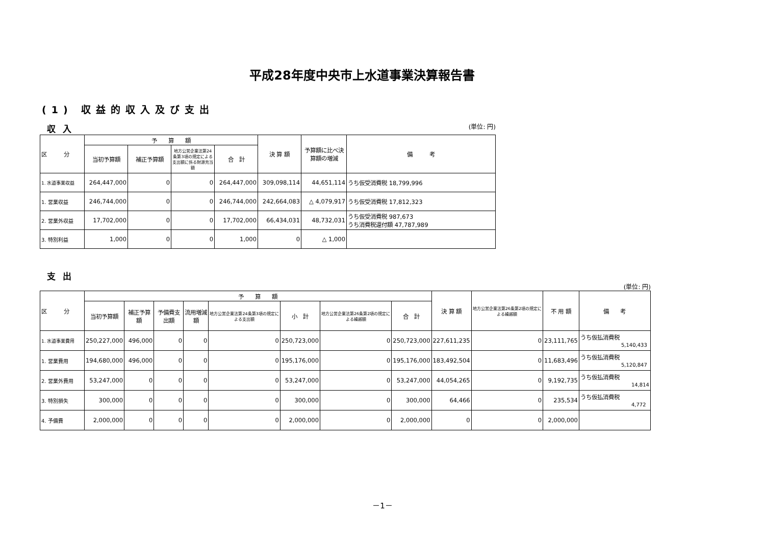平成28年度中央市上水道事業決算報告書
(1) 収益的収入及び支出
収入
(単位: 円)
| 区 分 | 予 算 額 | | | | 決 算 額 | 予算額に比べ決算額の増減 | 備 考 |
| --- | --- | --- | --- | --- | --- | --- | --- |
| | 当初予算額 | 補正予算額 | 地方公営企業法第24条第3項の規定による支出額に係る財源充当額 | 合 計 | | | |
| 1. 水道事業収益 | 264,447,000 | 0 | 0 | 264,447,000 | 309,098,114 | 44,651,114 | うち仮受消費税 18,799,996 |
| 1. 営業収益 | 246,744,000 | 0 | 0 | 246,744,000 | 242,664,083 | △ 4,079,917 | うち仮受消費税 17,812,323 |
| 2. 営業外収益 | 17,702,000 | 0 | 0 | 17,702,000 | 66,434,031 | 48,732,031 | うち仮受消費税 987,673 うち消費税還付額 47,787,989 |
| 3. 特別利益 | 1,000 | 0 | 0 | 1,000 | 0 | △ 1,000 | |
支出
(単位: 円)
| 区 分 | 予 算 額 | | | | | | | | 決 算 額 | 地方公営企業法第26条第2項の規定による繰越額 | 不 用 額 | 備 考 |
| --- | --- | --- | --- | --- | --- | --- | --- | --- | --- | --- | --- | --- |
| | 当初予算額 | 補正予算額 | 予備費支出額 | 流用増減額 | 地方公営企業法第24条第3項の規定による支出額 | 小 計 | 地方公営企業法第26条第2項の規定による繰越額 | 合 計 | | | | |
| 1. 水道事業費用 | 250,227,000 | 496,000 | 0 | 0 | 0 | 250,723,000 | 0 | 250,723,000 | 227,611,235 | 0 | 23,111,765 | うち仮払消費税 5,140,433 |
| 1. 営業費用 | 194,680,000 | 496,000 | 0 | 0 | 0 | 195,176,000 | 0 | 195,176,000 | 183,492,504 | 0 | 11,683,496 | うち仮払消費税 5,120,847 |
| 2. 営業外費用 | 53,247,000 | 0 | 0 | 0 | 0 | 53,247,000 | 0 | 53,247,000 | 44,054,265 | 0 | 9,192,735 | うち仮払消費税 14,814 |
| 3. 特別損失 | 300,000 | 0 | 0 | 0 | 0 | 300,000 | 0 | 300,000 | 64,466 | 0 | 235,534 | うち仮払消費税 4,772 |
| 4. 予備費 | 2,000,000 | 0 | 0 | 0 | 0 | 2,000,000 | 0 | 2,000,000 | 0 | 0 | 2,000,000 | |
－1－